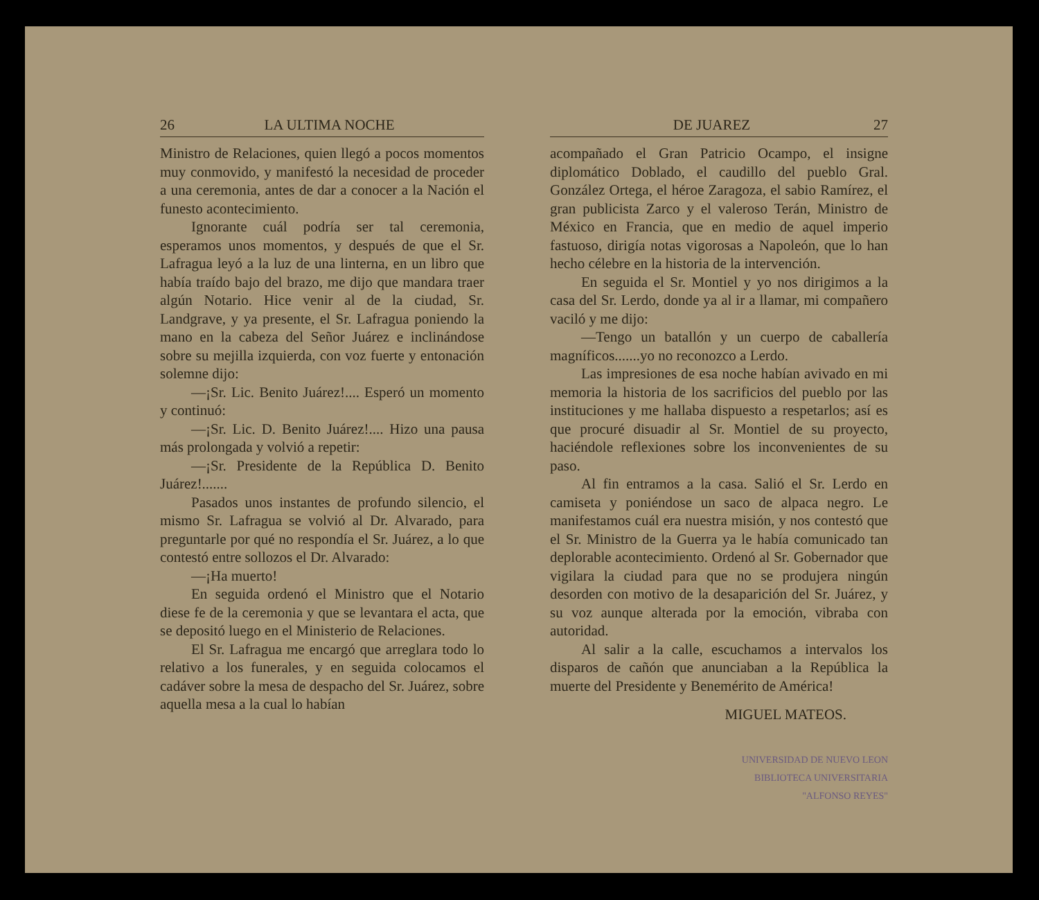26 LA ULTIMA NOCHE
Ministro de Relaciones, quien llegó a pocos momentos muy conmovido, y manifestó la necesidad de proceder a una ceremonia, antes de dar a conocer a la Nación el funesto acontecimiento.
Ignorante cuál podría ser tal ceremonia, esperamos unos momentos, y después de que el Sr. Lafragua leyó a la luz de una linterna, en un libro que había traído bajo del brazo, me dijo que mandara traer algún Notario. Hice venir al de la ciudad, Sr. Landgrave, y ya presente, el Sr. Lafragua poniendo la mano en la cabeza del Señor Juárez e inclinándose sobre su mejilla izquierda, con voz fuerte y entonación solemne dijo:
—¡Sr. Lic. Benito Juárez!.... Esperó un momento y continuó:
—¡Sr. Lic. D. Benito Juárez!.... Hizo una pausa más prolongada y volvió a repetir:
—¡Sr. Presidente de la República D. Benito Juárez!.......
Pasados unos instantes de profundo silencio, el mismo Sr. Lafragua se volvió al Dr. Alvarado, para preguntarle por qué no respondía el Sr. Juárez, a lo que contestó entre sollozos el Dr. Alvarado:
—¡Ha muerto!
En seguida ordenó el Ministro que el Notario diese fe de la ceremonia y que se levantara el acta, que se depositó luego en el Ministerio de Relaciones.
El Sr. Lafragua me encargó que arreglara todo lo relativo a los funerales, y en seguida colocamos el cadáver sobre la mesa de despacho del Sr. Juárez, sobre aquella mesa a la cual lo habían
DE JUAREZ 27
acompañado el Gran Patricio Ocampo, el insigne diplomático Doblado, el caudillo del pueblo Gral. González Ortega, el héroe Zaragoza, el sabio Ramírez, el gran publicista Zarco y el valeroso Terán, Ministro de México en Francia, que en medio de aquel imperio fastuoso, dirigía notas vigorosas a Napoleón, que lo han hecho célebre en la historia de la intervención.
En seguida el Sr. Montiel y yo nos dirigimos a la casa del Sr. Lerdo, donde ya al ir a llamar, mi compañero vaciló y me dijo:
—Tengo un batallón y un cuerpo de caballería magníficos.......yo no reconozco a Lerdo.
Las impresiones de esa noche habían avivado en mi memoria la historia de los sacrificios del pueblo por las instituciones y me hallaba dispuesto a respetarlos; así es que procuré disuadir al Sr. Montiel de su proyecto, haciéndole reflexiones sobre los inconvenientes de su paso.
Al fin entramos a la casa. Salió el Sr. Lerdo en camiseta y poniéndose un saco de alpaca negro. Le manifestamos cuál era nuestra misión, y nos contestó que el Sr. Ministro de la Guerra ya le había comunicado tan deplorable acontecimiento. Ordenó al Sr. Gobernador que vigilara la ciudad para que no se produjera ningún desorden con motivo de la desaparición del Sr. Juárez, y su voz aunque alterada por la emoción, vibraba con autoridad.
Al salir a la calle, escuchamos a intervalos los disparos de cañón que anunciaban a la República la muerte del Presidente y Benemérito de América!
MIGUEL MATEOS.
UNIVERSIDAD DE NUEVO LEON
BIBLIOTECA UNIVERSITARIA
"ALFONSO REYES"